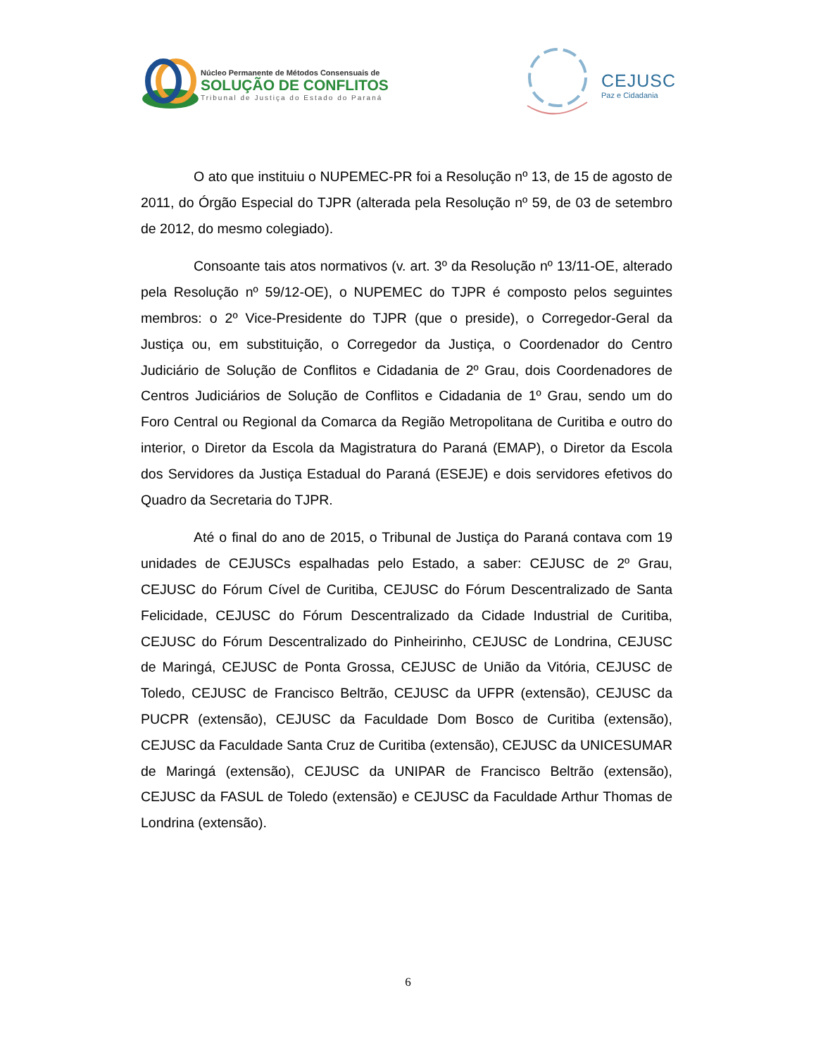Núcleo Permanente de Métodos Consensuais de
SOLUÇÃO DE CONFLITOS
Tribunal de Justiça do Estado do Paraná
CEJUSC
Paz e Cidadania
O ato que instituiu o NUPEMEC-PR foi a Resolução nº 13, de 15 de agosto de 2011, do Órgão Especial do TJPR (alterada pela Resolução nº 59, de 03 de setembro de 2012, do mesmo colegiado).
Consoante tais atos normativos (v. art. 3º da Resolução nº 13/11-OE, alterado pela Resolução nº 59/12-OE), o NUPEMEC do TJPR é composto pelos seguintes membros: o 2º Vice-Presidente do TJPR (que o preside), o Corregedor-Geral da Justiça ou, em substituição, o Corregedor da Justiça, o Coordenador do Centro Judiciário de Solução de Conflitos e Cidadania de 2º Grau, dois Coordenadores de Centros Judiciários de Solução de Conflitos e Cidadania de 1º Grau, sendo um do Foro Central ou Regional da Comarca da Região Metropolitana de Curitiba e outro do interior, o Diretor da Escola da Magistratura do Paraná (EMAP), o Diretor da Escola dos Servidores da Justiça Estadual do Paraná (ESEJE) e dois servidores efetivos do Quadro da Secretaria do TJPR.
Até o final do ano de 2015, o Tribunal de Justiça do Paraná contava com 19 unidades de CEJUSCs espalhadas pelo Estado, a saber: CEJUSC de 2º Grau, CEJUSC do Fórum Cível de Curitiba, CEJUSC do Fórum Descentralizado de Santa Felicidade, CEJUSC do Fórum Descentralizado da Cidade Industrial de Curitiba, CEJUSC do Fórum Descentralizado do Pinheirinho, CEJUSC de Londrina, CEJUSC de Maringá, CEJUSC de Ponta Grossa, CEJUSC de União da Vitória, CEJUSC de Toledo, CEJUSC de Francisco Beltrão, CEJUSC da UFPR (extensão), CEJUSC da PUCPR (extensão), CEJUSC da Faculdade Dom Bosco de Curitiba (extensão), CEJUSC da Faculdade Santa Cruz de Curitiba (extensão), CEJUSC da UNICESUMAR de Maringá (extensão), CEJUSC da UNIPAR de Francisco Beltrão (extensão), CEJUSC da FASUL de Toledo (extensão) e CEJUSC da Faculdade Arthur Thomas de Londrina (extensão).
6